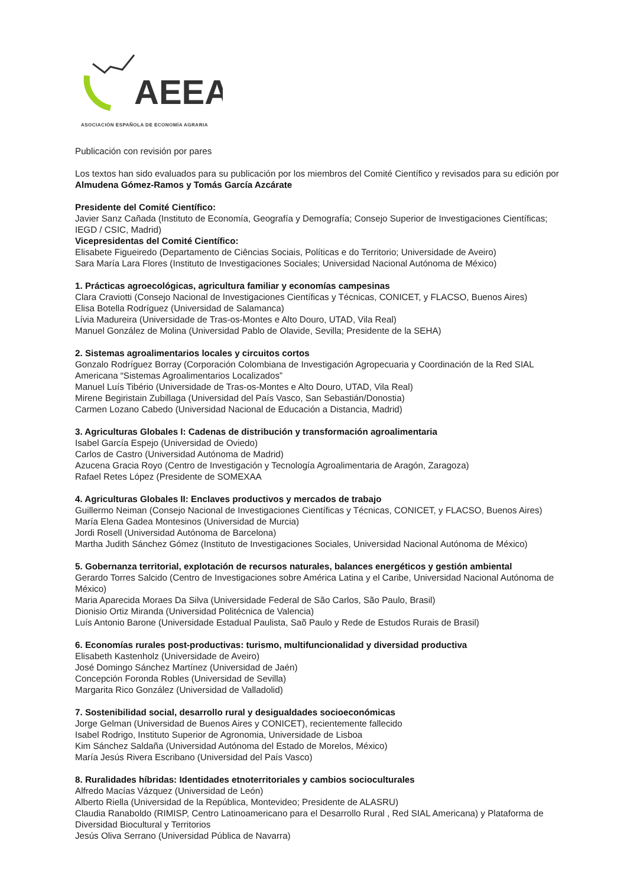AEEA
ASOCIACIÓN ESPAÑOLA DE ECONOMÍA AGRARIA
Publicación con revisión por pares
Los textos han sido evaluados para su publicación por los miembros del Comité Científico y revisados para su edición por Almudena Gómez-Ramos y Tomás García Azcárate
Presidente del Comité Científico:
Javier Sanz Cañada (Instituto de Economía, Geografía y Demografía; Consejo Superior de Investigaciones Científicas; IEGD / CSIC, Madrid)
Vicepresidentas del Comité Científico:
Elisabete Figueiredo (Departamento de Ciências Sociais, Políticas e do Territorio; Universidade de Aveiro)
Sara María Lara Flores (Instituto de Investigaciones Sociales; Universidad Nacional Autónoma de México)
1. Prácticas agroecológicas, agricultura familiar y economías campesinas
Clara Craviotti (Consejo Nacional de Investigaciones Científicas y Técnicas, CONICET, y FLACSO, Buenos Aires)
Elisa Botella Rodríguez (Universidad de Salamanca)
Lívia Madureira (Universidade de Tras-os-Montes e Alto Douro, UTAD, Vila Real)
Manuel González de Molina (Universidad Pablo de Olavide, Sevilla; Presidente de la SEHA)
2. Sistemas agroalimentarios locales y circuitos cortos
Gonzalo Rodríguez Borray (Corporación Colombiana de Investigación Agropecuaria y Coordinación de la Red SIAL Americana “Sistemas Agroalimentarios Localizados”
Manuel Luís Tibério (Universidade de Tras-os-Montes e Alto Douro, UTAD, Vila Real)
Mirene Begiristain Zubillaga (Universidad del País Vasco, San Sebastián/Donostia)
Carmen Lozano Cabedo (Universidad Nacional de Educación a Distancia, Madrid)
3. Agriculturas Globales I: Cadenas de distribución y transformación agroalimentaria
Isabel García Espejo (Universidad de Oviedo)
Carlos de Castro (Universidad Autónoma de Madrid)
Azucena Gracia Royo (Centro de Investigación y Tecnología Agroalimentaria de Aragón, Zaragoza)
Rafael Retes López (Presidente de SOMEXAA
4. Agriculturas Globales II: Enclaves productivos y mercados de trabajo
Guillermo Neiman (Consejo Nacional de Investigaciones Científicas y Técnicas, CONICET, y FLACSO, Buenos Aires)
María Elena Gadea Montesinos (Universidad de Murcia)
Jordi Rosell (Universidad Autónoma de Barcelona)
Martha Judith Sánchez Gómez (Instituto de Investigaciones Sociales, Universidad Nacional Autónoma de México)
5. Gobernanza territorial, explotación de recursos naturales, balances energéticos y gestión ambiental
Gerardo Torres Salcido (Centro de Investigaciones sobre América Latina y el Caribe, Universidad Nacional Autónoma de México)
Maria Aparecida Moraes Da Silva (Universidade Federal de São Carlos, São Paulo, Brasil)
Dionisio Ortiz Miranda (Universidad Politécnica de Valencia)
Luís Antonio Barone (Universidade Estadual Paulista, Saõ Paulo y Rede de Estudos Rurais de Brasil)
6. Economías rurales post-productivas: turismo, multifuncionalidad y diversidad productiva
Elisabeth Kastenholz (Universidade de Aveiro)
José Domingo Sánchez Martínez (Universidad de Jaén)
Concepción Foronda Robles (Universidad de Sevilla)
Margarita Rico González (Universidad de Valladolid)
7. Sostenibilidad social, desarrollo rural y desigualdades socioeconómicas
Jorge Gelman (Universidad de Buenos Aires y CONICET), recientemente fallecido
Isabel Rodrigo, Instituto Superior de Agronomia, Universidade de Lisboa
Kim Sánchez Saldaña (Universidad Autónoma del Estado de Morelos, México)
María Jesús Rivera Escribano (Universidad del País Vasco)
8. Ruralidades híbridas: Identidades etnoterritoriales y cambios socioculturales
Alfredo Macías Vázquez (Universidad de León)
Alberto Riella (Universidad de la República, Montevideo; Presidente de ALASRU)
Claudia Ranaboldo (RIMISP, Centro Latinoamericano para el Desarrollo Rural , Red SIAL Americana) y Plataforma de Diversidad Biocultural y Territorios
Jesús Oliva Serrano (Universidad Pública de Navarra)